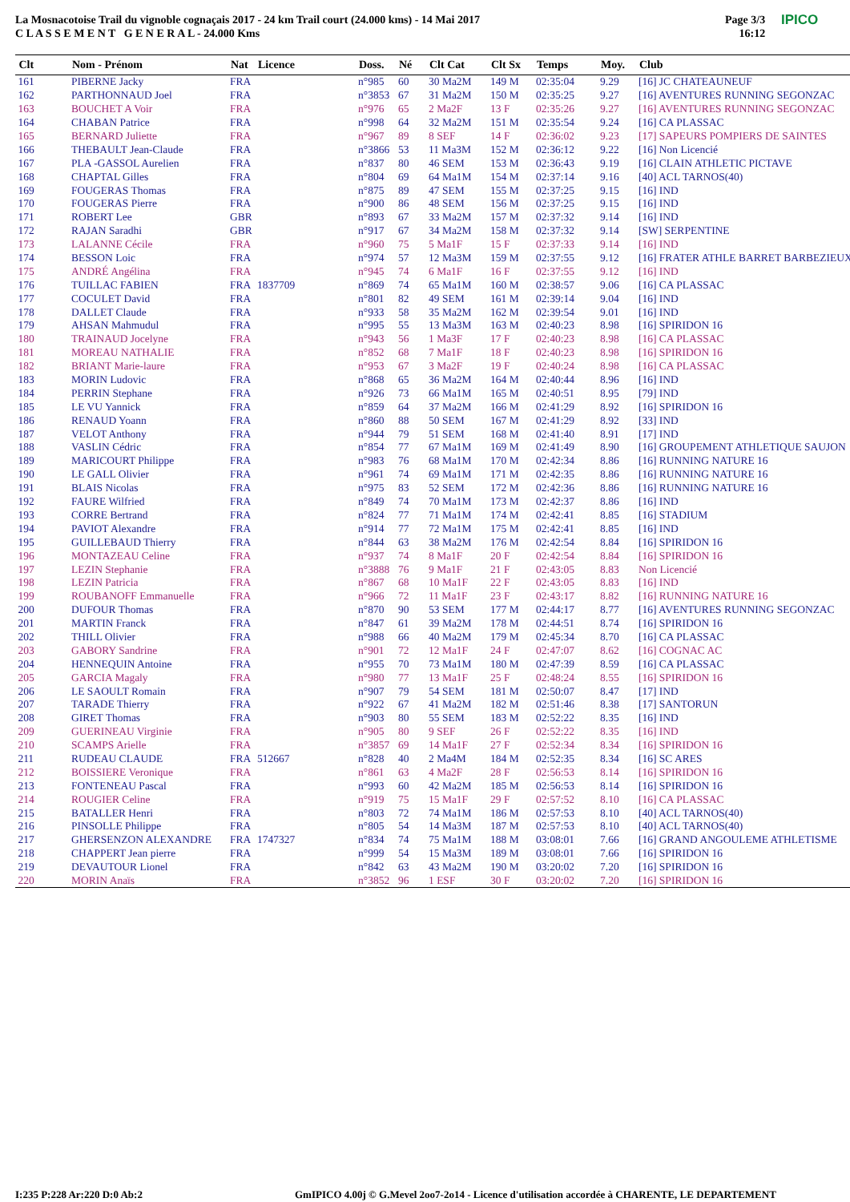La Mosnacotoise Trail du vignoble cognaçais 2017 - 24 km Trail court (24.000 kms) - 14 Mai 2017
C L A S S E M E N T G E N E R A L - 24.000 Kms
Page 3/3
16:12
IPICO
| Clt | Nom - Prénom | Nat | Licence | Doss. | Né | Clt Cat | Clt Sx | Temps | Moy. | Club |
| --- | --- | --- | --- | --- | --- | --- | --- | --- | --- | --- |
| 161 | PIBERNE Jacky | FRA | | n°985 | 60 | 30 Ma2M | 149 M | 02:35:04 | 9.29 | [16] JC CHATEAUNEUF |
| 162 | PARTHONNAUD Joel | FRA | | n°3853 | 67 | 31 Ma2M | 150 M | 02:35:25 | 9.27 | [16] AVENTURES RUNNING SEGONZAC |
| 163 | BOUCHET A Voir | FRA | | n°976 | 65 | 2 Ma2F | 13 F | 02:35:26 | 9.27 | [16] AVENTURES RUNNING SEGONZAC |
| 164 | CHABAN Patrice | FRA | | n°998 | 64 | 32 Ma2M | 151 M | 02:35:54 | 9.24 | [16] CA PLASSAC |
| 165 | BERNARD Juliette | FRA | | n°967 | 89 | 8 SEF | 14 F | 02:36:02 | 9.23 | [17] SAPEURS POMPIERS DE SAINTES |
| 166 | THEBAULT Jean-Claude | FRA | | n°3866 | 53 | 11 Ma3M | 152 M | 02:36:12 | 9.22 | [16] Non Licencié |
| 167 | PLA -GASSOL Aurelien | FRA | | n°837 | 80 | 46 SEM | 153 M | 02:36:43 | 9.19 | [16] CLAIN ATHLETIC PICTAVE |
| 168 | CHAPTAL Gilles | FRA | | n°804 | 69 | 64 Ma1M | 154 M | 02:37:14 | 9.16 | [40] ACL TARNOS(40) |
| 169 | FOUGERAS Thomas | FRA | | n°875 | 89 | 47 SEM | 155 M | 02:37:25 | 9.15 | [16] IND |
| 170 | FOUGERAS Pierre | FRA | | n°900 | 86 | 48 SEM | 156 M | 02:37:25 | 9.15 | [16] IND |
| 171 | ROBERT Lee | GBR | | n°893 | 67 | 33 Ma2M | 157 M | 02:37:32 | 9.14 | [16] IND |
| 172 | RAJAN Saradhi | GBR | | n°917 | 67 | 34 Ma2M | 158 M | 02:37:32 | 9.14 | [SW] SERPENTINE |
| 173 | LALANNE Cécile | FRA | | n°960 | 75 | 5 Ma1F | 15 F | 02:37:33 | 9.14 | [16] IND |
| 174 | BESSON Loic | FRA | | n°974 | 57 | 12 Ma3M | 159 M | 02:37:55 | 9.12 | [16] FRATER ATHLE BARRET BARBEZIEUX |
| 175 | ANDRÉ Angélina | FRA | | n°945 | 74 | 6 Ma1F | 16 F | 02:37:55 | 9.12 | [16] IND |
| 176 | TUILLAC FABIEN | FRA | 1837709 | n°869 | 74 | 65 Ma1M | 160 M | 02:38:57 | 9.06 | [16] CA PLASSAC |
| 177 | COCULET David | FRA | | n°801 | 82 | 49 SEM | 161 M | 02:39:14 | 9.04 | [16] IND |
| 178 | DALLET Claude | FRA | | n°933 | 58 | 35 Ma2M | 162 M | 02:39:54 | 9.01 | [16] IND |
| 179 | AHSAN Mahmudul | FRA | | n°995 | 55 | 13 Ma3M | 163 M | 02:40:23 | 8.98 | [16] SPIRIDON 16 |
| 180 | TRAINAUD Jocelyne | FRA | | n°943 | 56 | 1 Ma3F | 17 F | 02:40:23 | 8.98 | [16] CA PLASSAC |
| 181 | MOREAU NATHALIE | FRA | | n°852 | 68 | 7 Ma1F | 18 F | 02:40:23 | 8.98 | [16] SPIRIDON 16 |
| 182 | BRIANT Marie-laure | FRA | | n°953 | 67 | 3 Ma2F | 19 F | 02:40:24 | 8.98 | [16] CA PLASSAC |
| 183 | MORIN Ludovic | FRA | | n°868 | 65 | 36 Ma2M | 164 M | 02:40:44 | 8.96 | [16] IND |
| 184 | PERRIN Stephane | FRA | | n°926 | 73 | 66 Ma1M | 165 M | 02:40:51 | 8.95 | [79] IND |
| 185 | LE VU Yannick | FRA | | n°859 | 64 | 37 Ma2M | 166 M | 02:41:29 | 8.92 | [16] SPIRIDON 16 |
| 186 | RENAUD Yoann | FRA | | n°860 | 88 | 50 SEM | 167 M | 02:41:29 | 8.92 | [33] IND |
| 187 | VELOT Anthony | FRA | | n°944 | 79 | 51 SEM | 168 M | 02:41:40 | 8.91 | [17] IND |
| 188 | VASLIN Cédric | FRA | | n°854 | 77 | 67 Ma1M | 169 M | 02:41:49 | 8.90 | [16] GROUPEMENT ATHLETIQUE SAUJON |
| 189 | MARICOURT Philippe | FRA | | n°983 | 76 | 68 Ma1M | 170 M | 02:42:34 | 8.86 | [16] RUNNING NATURE 16 |
| 190 | LE GALL Olivier | FRA | | n°961 | 74 | 69 Ma1M | 171 M | 02:42:35 | 8.86 | [16] RUNNING NATURE 16 |
| 191 | BLAIS Nicolas | FRA | | n°975 | 83 | 52 SEM | 172 M | 02:42:36 | 8.86 | [16] RUNNING NATURE 16 |
| 192 | FAURE Wilfried | FRA | | n°849 | 74 | 70 Ma1M | 173 M | 02:42:37 | 8.86 | [16] IND |
| 193 | CORRE Bertrand | FRA | | n°824 | 77 | 71 Ma1M | 174 M | 02:42:41 | 8.85 | [16] STADIUM |
| 194 | PAVIOT Alexandre | FRA | | n°914 | 77 | 72 Ma1M | 175 M | 02:42:41 | 8.85 | [16] IND |
| 195 | GUILLEBAUD Thierry | FRA | | n°844 | 63 | 38 Ma2M | 176 M | 02:42:54 | 8.84 | [16] SPIRIDON 16 |
| 196 | MONTAZEAU Celine | FRA | | n°937 | 74 | 8 Ma1F | 20 F | 02:42:54 | 8.84 | [16] SPIRIDON 16 |
| 197 | LEZIN Stephanie | FRA | | n°3888 | 76 | 9 Ma1F | 21 F | 02:43:05 | 8.83 | Non Licencié |
| 198 | LEZIN Patricia | FRA | | n°867 | 68 | 10 Ma1F | 22 F | 02:43:05 | 8.83 | [16] IND |
| 199 | ROUBANOFF Emmanuelle | FRA | | n°966 | 72 | 11 Ma1F | 23 F | 02:43:17 | 8.82 | [16] RUNNING NATURE 16 |
| 200 | DUFOUR Thomas | FRA | | n°870 | 90 | 53 SEM | 177 M | 02:44:17 | 8.77 | [16] AVENTURES RUNNING SEGONZAC |
| 201 | MARTIN Franck | FRA | | n°847 | 61 | 39 Ma2M | 178 M | 02:44:51 | 8.74 | [16] SPIRIDON 16 |
| 202 | THILL Olivier | FRA | | n°988 | 66 | 40 Ma2M | 179 M | 02:45:34 | 8.70 | [16] CA PLASSAC |
| 203 | GABORY Sandrine | FRA | | n°901 | 72 | 12 Ma1F | 24 F | 02:47:07 | 8.62 | [16] COGNAC AC |
| 204 | HENNEQUIN Antoine | FRA | | n°955 | 70 | 73 Ma1M | 180 M | 02:47:39 | 8.59 | [16] CA PLASSAC |
| 205 | GARCIA Magaly | FRA | | n°980 | 77 | 13 Ma1F | 25 F | 02:48:24 | 8.55 | [16] SPIRIDON 16 |
| 206 | LE SAOULT Romain | FRA | | n°907 | 79 | 54 SEM | 181 M | 02:50:07 | 8.47 | [17] IND |
| 207 | TARADE Thierry | FRA | | n°922 | 67 | 41 Ma2M | 182 M | 02:51:46 | 8.38 | [17] SANTORUN |
| 208 | GIRET Thomas | FRA | | n°903 | 80 | 55 SEM | 183 M | 02:52:22 | 8.35 | [16] IND |
| 209 | GUERINEAU Virginie | FRA | | n°905 | 80 | 9 SEF | 26 F | 02:52:22 | 8.35 | [16] IND |
| 210 | SCAMPS Arielle | FRA | | n°3857 | 69 | 14 Ma1F | 27 F | 02:52:34 | 8.34 | [16] SPIRIDON 16 |
| 211 | RUDEAU CLAUDE | FRA | 512667 | n°828 | 40 | 2 Ma4M | 184 M | 02:52:35 | 8.34 | [16] SC ARES |
| 212 | BOISSIERE Veronique | FRA | | n°861 | 63 | 4 Ma2F | 28 F | 02:56:53 | 8.14 | [16] SPIRIDON 16 |
| 213 | FONTENEAU Pascal | FRA | | n°993 | 60 | 42 Ma2M | 185 M | 02:56:53 | 8.14 | [16] SPIRIDON 16 |
| 214 | ROUGIER Celine | FRA | | n°919 | 75 | 15 Ma1F | 29 F | 02:57:52 | 8.10 | [16] CA PLASSAC |
| 215 | BATALLER Henri | FRA | | n°803 | 72 | 74 Ma1M | 186 M | 02:57:53 | 8.10 | [40] ACL TARNOS(40) |
| 216 | PINSOLLE Philippe | FRA | | n°805 | 54 | 14 Ma3M | 187 M | 02:57:53 | 8.10 | [40] ACL TARNOS(40) |
| 217 | GHERSENZON ALEXANDRE | FRA | 1747327 | n°834 | 74 | 75 Ma1M | 188 M | 03:08:01 | 7.66 | [16] GRAND ANGOULEME ATHLETISME |
| 218 | CHAPPERT Jean pierre | FRA | | n°999 | 54 | 15 Ma3M | 189 M | 03:08:01 | 7.66 | [16] SPIRIDON 16 |
| 219 | DEVAUTOUR Lionel | FRA | | n°842 | 63 | 43 Ma2M | 190 M | 03:20:02 | 7.20 | [16] SPIRIDON 16 |
| 220 | MORIN Anaïs | FRA | | n°3852 | 96 | 1 ESF | 30 F | 03:20:02 | 7.20 | [16] SPIRIDON 16 |
I:235 P:228 Ar:220 D:0 Ab:2
GmIPICO 4.00j © G.Mevel 2oo7-2o14 - Licence d'utilisation accordée à CHARENTE, LE DEPARTEMENT